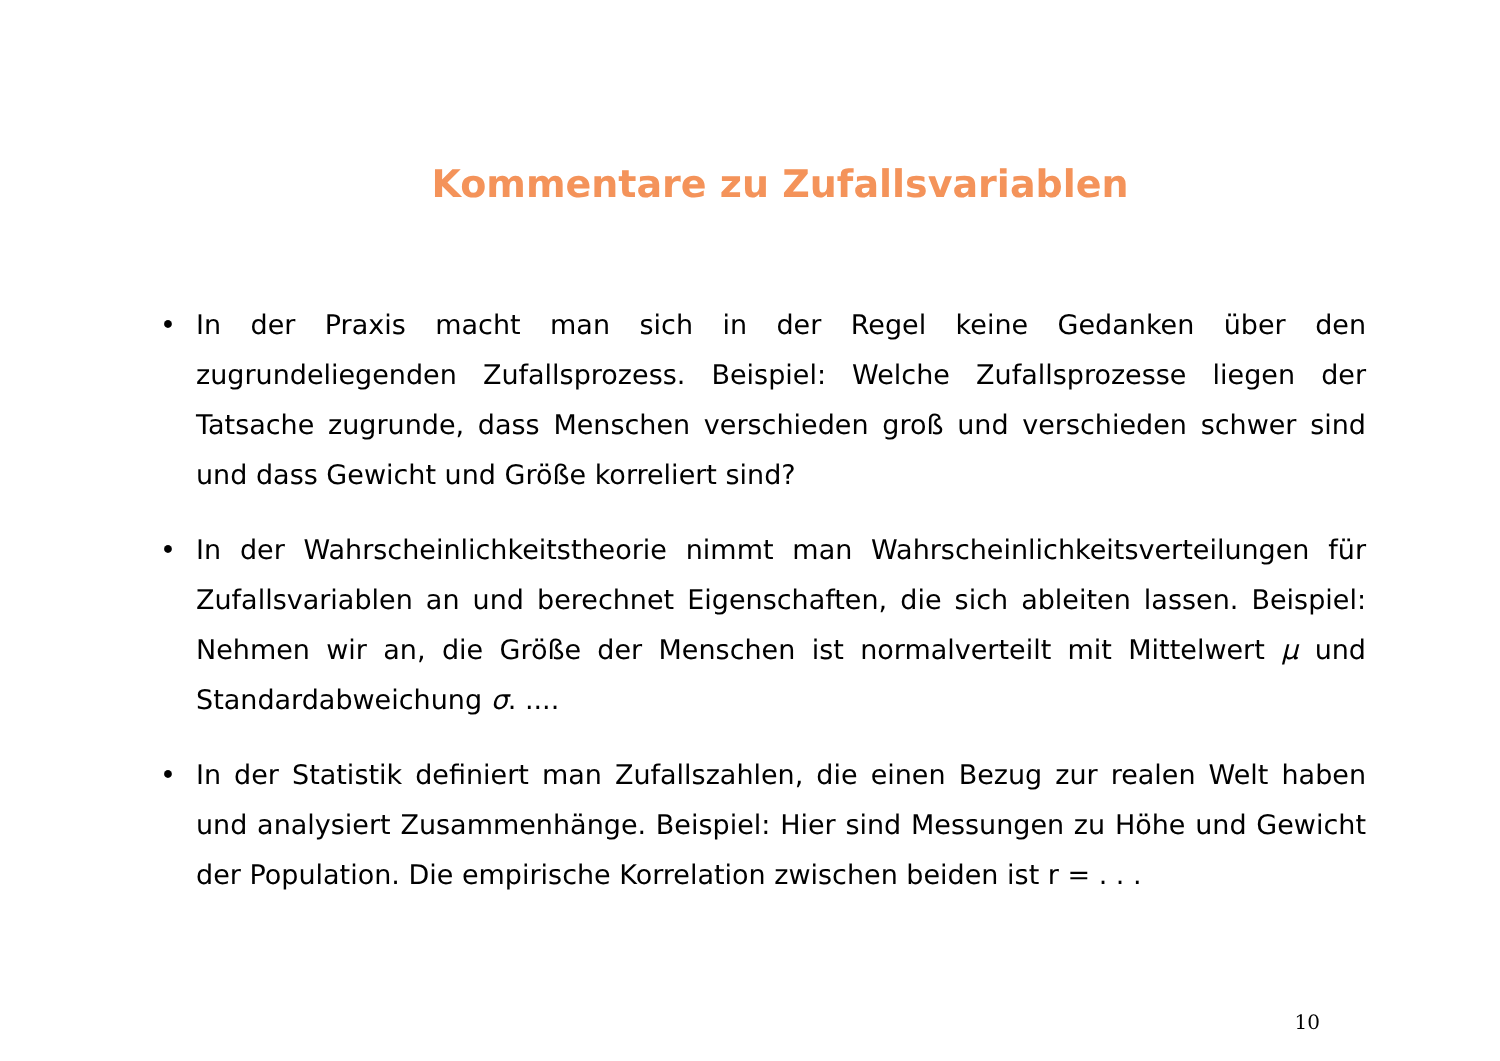Kommentare zu Zufallsvariablen
• In der Praxis macht man sich in der Regel keine Gedanken über den zugrundeliegenden Zufallsprozess. Beispiel: Welche Zufallsprozesse liegen der Tatsache zugrunde, dass Menschen verschieden groß und verschieden schwer sind und dass Gewicht und Größe korreliert sind?
• In der Wahrscheinlichkeitstheorie nimmt man Wahrscheinlichkeitsverteilungen für Zufallsvariablen an und berechnet Eigenschaften, die sich ableiten lassen. Beispiel: Nehmen wir an, die Größe der Menschen ist normalverteilt mit Mittelwert μ und Standardabweichung σ. ....
• In der Statistik definiert man Zufallszahlen, die einen Bezug zur realen Welt haben und analysiert Zusammenhänge. Beispiel: Hier sind Messungen zu Höhe und Gewicht der Population. Die empirische Korrelation zwischen beiden ist r = . . .
10